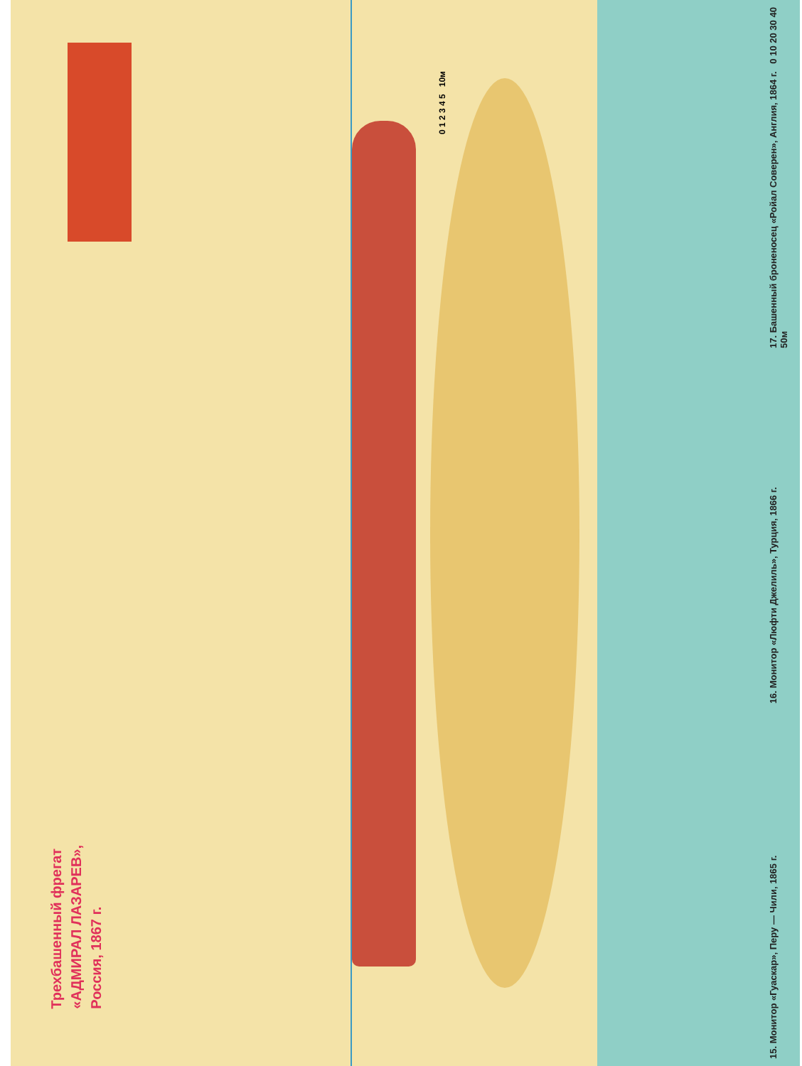0 1 2 3 4 5 10м
Трехбашенный фрегат
«АДМИРАЛ ЛАЗАРЕВ»,
Россия, 1867 г.
17. Башенный броненосец «Ройал Соверен», Англия, 1864 г. 0 10 20 30 40 50м
16. Монитор «Люфти Джелиль», Турция, 1866 г.
15. Монитор «Гуаскар», Перу — Чили, 1865 г.